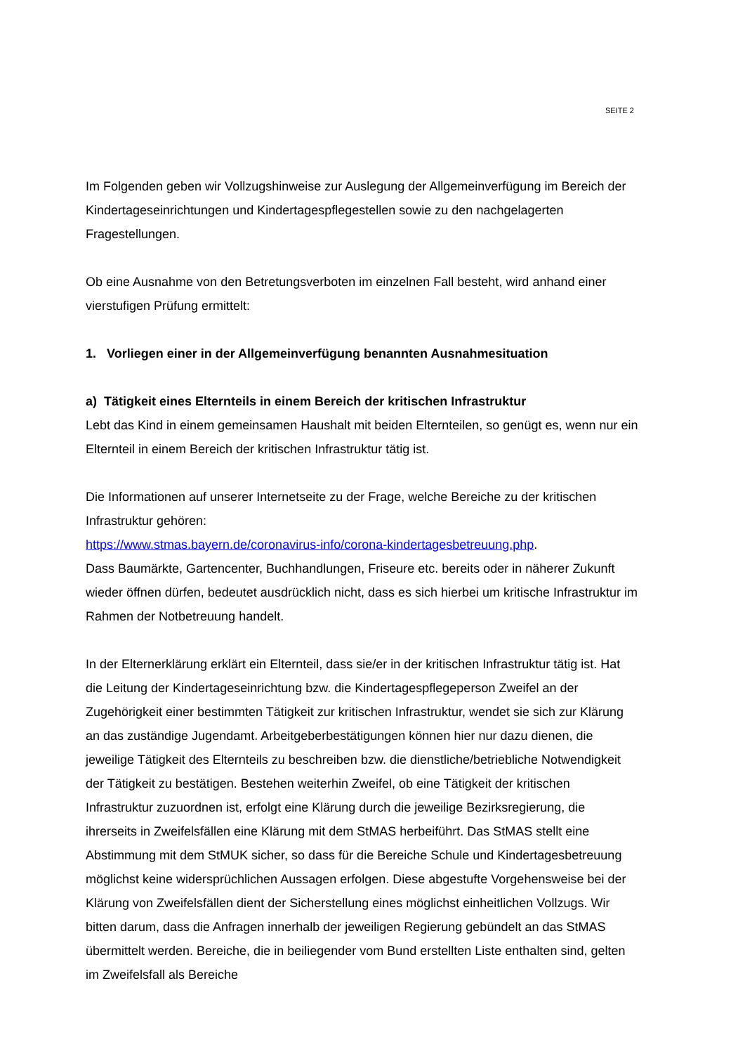SEITE 2
Im Folgenden geben wir Vollzugshinweise zur Auslegung der Allgemeinverfügung im Be­reich der Kindertageseinrichtungen und Kindertagespflegestellen sowie zu den nachgela­gerten Fragestellungen.
Ob eine Ausnahme von den Betretungsverboten im einzelnen Fall besteht, wird anhand einer vierstufigen Prüfung ermittelt:
1. Vorliegen einer in der Allgemeinverfügung benannten Ausnahmesituation
a) Tätigkeit eines Elternteils in einem Bereich der kritischen Infrastruktur
Lebt das Kind in einem gemeinsamen Haushalt mit beiden Elternteilen, so genügt es, wenn nur ein Elternteil in einem Bereich der kritischen Infrastruktur tätig ist.
Die Informationen auf unserer Internetseite zu der Frage, welche Bereiche zu der kriti­schen Infrastruktur gehören:
https://www.stmas.bayern.de/coronavirus-info/corona-kindertagesbetreuung.php.
Dass Baumärkte, Gartencenter, Buchhandlungen, Friseure etc. bereits oder in näherer Zu­kunft wieder öffnen dürfen, bedeutet ausdrücklich nicht, dass es sich hierbei um kritische Infrastruktur im Rahmen der Notbetreuung handelt.
In der Elternerklärung erklärt ein Elternteil, dass sie/er in der kritischen Infrastruktur tätig ist. Hat die Leitung der Kindertageseinrichtung bzw. die Kindertagespflegeperson Zweifel an der Zugehörigkeit einer bestimmten Tätigkeit zur kritischen Infrastruktur, wendet sie sich zur Klärung an das zuständige Jugendamt. Arbeitgeberbestätigungen können hier nur dazu dienen, die jeweilige Tätigkeit des Elternteils zu beschreiben bzw. die dienstliche/be­triebliche Notwendigkeit der Tätigkeit zu bestätigen. Bestehen weiterhin Zweifel, ob eine Tätigkeit der kritischen Infrastruktur zuzuordnen ist, erfolgt eine Klärung durch die jeweilige Bezirksregierung, die ihrerseits in Zweifelsfällen eine Klärung mit dem StMAS herbeiführt. Das StMAS stellt eine Abstimmung mit dem StMUK sicher, so dass für die Bereiche Schule und Kindertagesbetreuung möglichst keine widersprüchlichen Aussagen erfolgen. Diese abgestufte Vorgehensweise bei der Klärung von Zweifelsfällen dient der Sicherstel­lung eines möglichst einheitlichen Vollzugs. Wir bitten darum, dass die Anfragen innerhalb der jeweiligen Regierung gebündelt an das StMAS übermittelt werden. Bereiche, die in beiliegender vom Bund erstellten Liste enthalten sind, gelten im Zweifelsfall als Bereiche